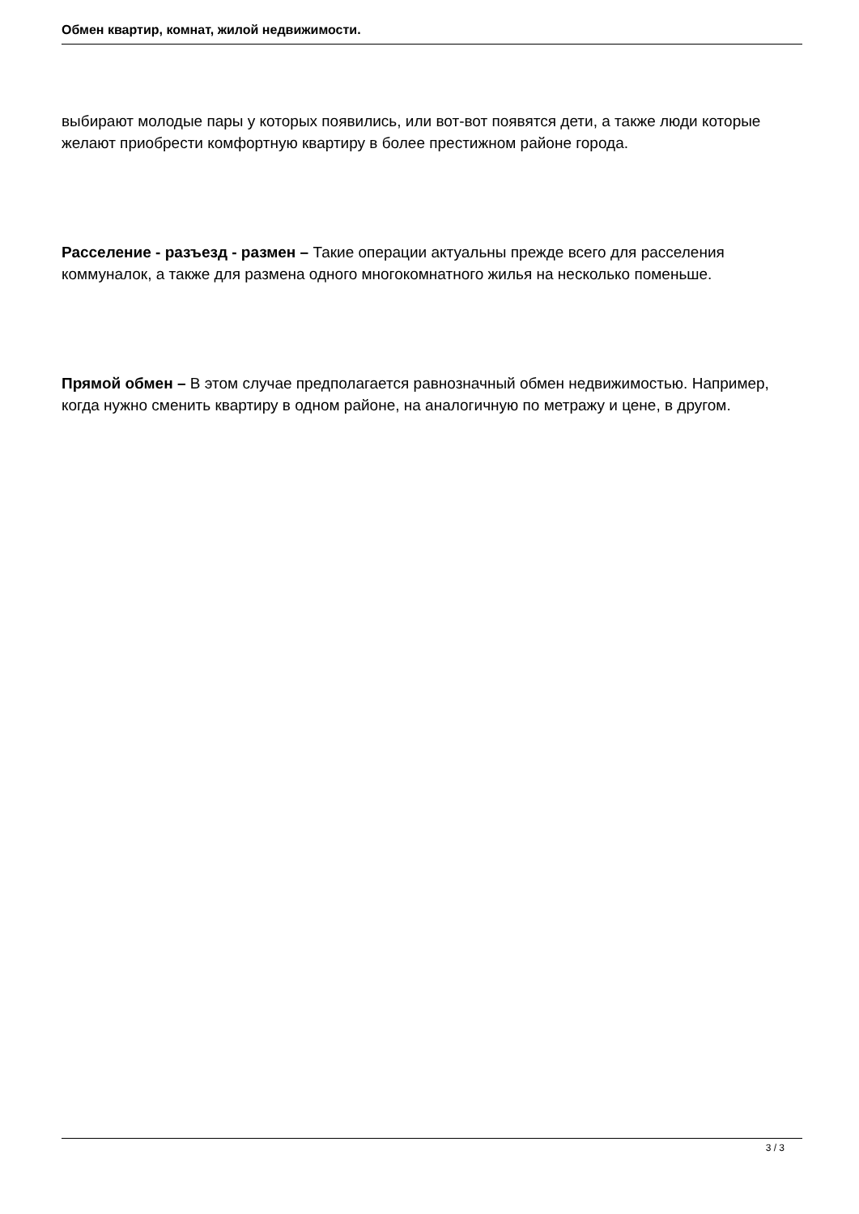Обмен квартир, комнат, жилой недвижимости.
выбирают молодые пары у которых появились, или вот-вот появятся дети, а также люди которые желают приобрести комфортную квартиру в более престижном районе города.
Расселение - разъезд - размен – Такие операции актуальны прежде всего для расселения коммуналок, а также для размена одного многокомнатного жилья на несколько поменьше.
Прямой обмен – В этом случае предполагается равнозначный обмен недвижимостью. Например, когда нужно сменить квартиру в одном районе, на аналогичную по метражу и цене, в другом.
3 / 3